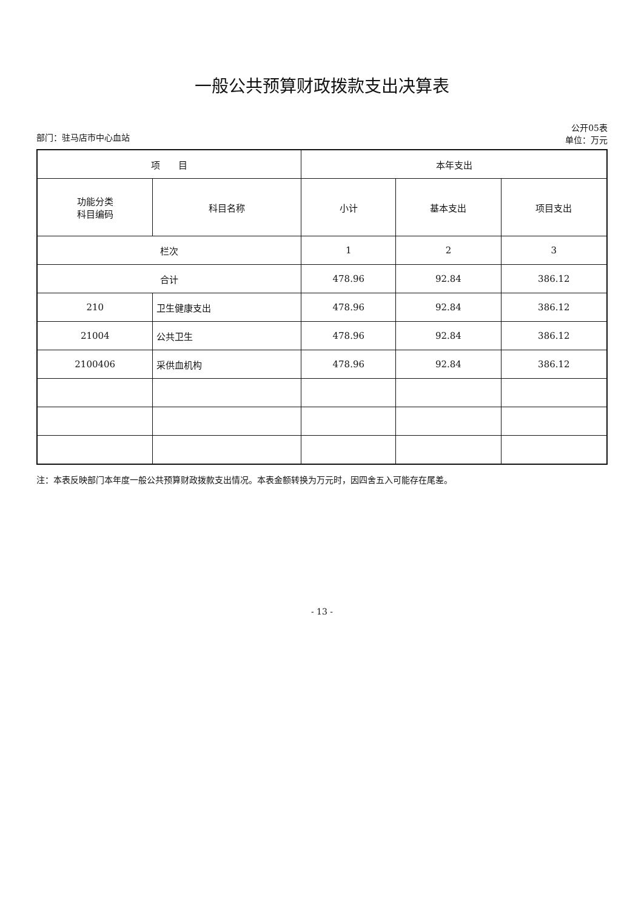一般公共预算财政拨款支出决算表
部门：驻马店市中心血站 公开05表
单位：万元
| 项 目 | | 本年支出 | | |
| --- | --- | --- | --- | --- |
| 功能分类 科目编码 | 科目名称 | 小计 | 基本支出 | 项目支出 |
| 栏次 | | 1 | 2 | 3 |
| 合计 | | 478.96 | 92.84 | 386.12 |
| 210 | 卫生健康支出 | 478.96 | 92.84 | 386.12 |
| 21004 | 公共卫生 | 478.96 | 92.84 | 386.12 |
| 2100406 | 采供血机构 | 478.96 | 92.84 | 386.12 |
注：本表反映部门本年度一般公共预算财政拨款支出情况。本表金额转换为万元时，因四舍五入可能存在尾差。
- 13 -